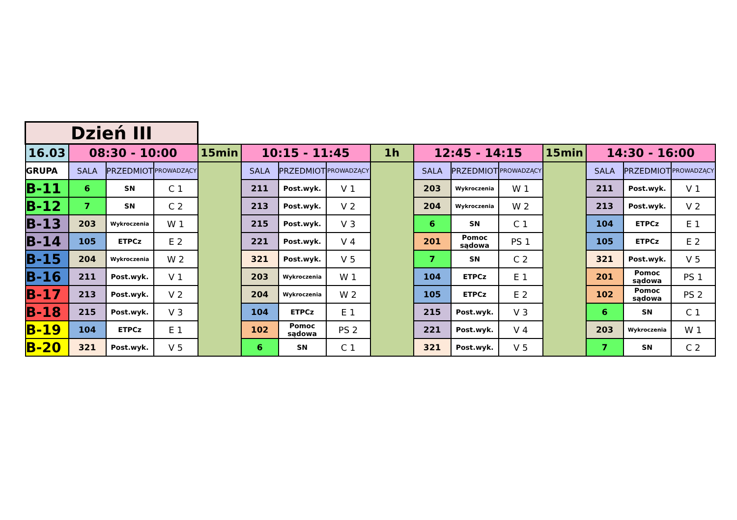| Dzień III | | | | | | | | | | | | | | | |
| 16.03 | 08:30 - 10:00 | | | 15min | 10:15 - 11:45 | | | 1h | 12:45 - 14:15 | | | 15min | 14:30 - 16:00 | | |
| GRUPA | SALA | PRZEDMIOT | PROWADZĄCY | | SALA | PRZEDMIOT | PROWADZĄCY | | SALA | PRZEDMIOT | PROWADZĄCY | | SALA | PRZEDMIOT | PROWADZĄCY |
| B-11 | 6 | SN | C 1 | | 211 | Post.wyk. | V 1 | | 203 | Wykroczenia | W 1 | | 211 | Post.wyk. | V 1 |
| B-12 | 7 | SN | C 2 | | 213 | Post.wyk. | V 2 | | 204 | Wykroczenia | W 2 | | 213 | Post.wyk. | V 2 |
| B-13 | 203 | Wykroczenia | W 1 | | 215 | Post.wyk. | V 3 | | 6 | SN | C 1 | | 104 | ETPCz | E 1 |
| B-14 | 105 | ETPCz | E 2 | | 221 | Post.wyk. | V 4 | | 201 | Pomoc sądowa | PS 1 | | 105 | ETPCz | E 2 |
| B-15 | 204 | Wykroczenia | W 2 | | 321 | Post.wyk. | V 5 | | 7 | SN | C 2 | | 321 | Post.wyk. | V 5 |
| B-16 | 211 | Post.wyk. | V 1 | | 203 | Wykroczenia | W 1 | | 104 | ETPCz | E 1 | | 201 | Pomoc sądowa | PS 1 |
| B-17 | 213 | Post.wyk. | V 2 | | 204 | Wykroczenia | W 2 | | 105 | ETPCz | E 2 | | 102 | Pomoc sądowa | PS 2 |
| B-18 | 215 | Post.wyk. | V 3 | | 104 | ETPCz | E 1 | | 215 | Post.wyk. | V 3 | | 6 | SN | C 1 |
| B-19 | 104 | ETPCz | E 1 | | 102 | Pomoc sądowa | PS 2 | | 221 | Post.wyk. | V 4 | | 203 | Wykroczenia | W 1 |
| B-20 | 321 | Post.wyk. | V 5 | | 6 | SN | C 1 | | 321 | Post.wyk. | V 5 | | 7 | SN | C 2 |